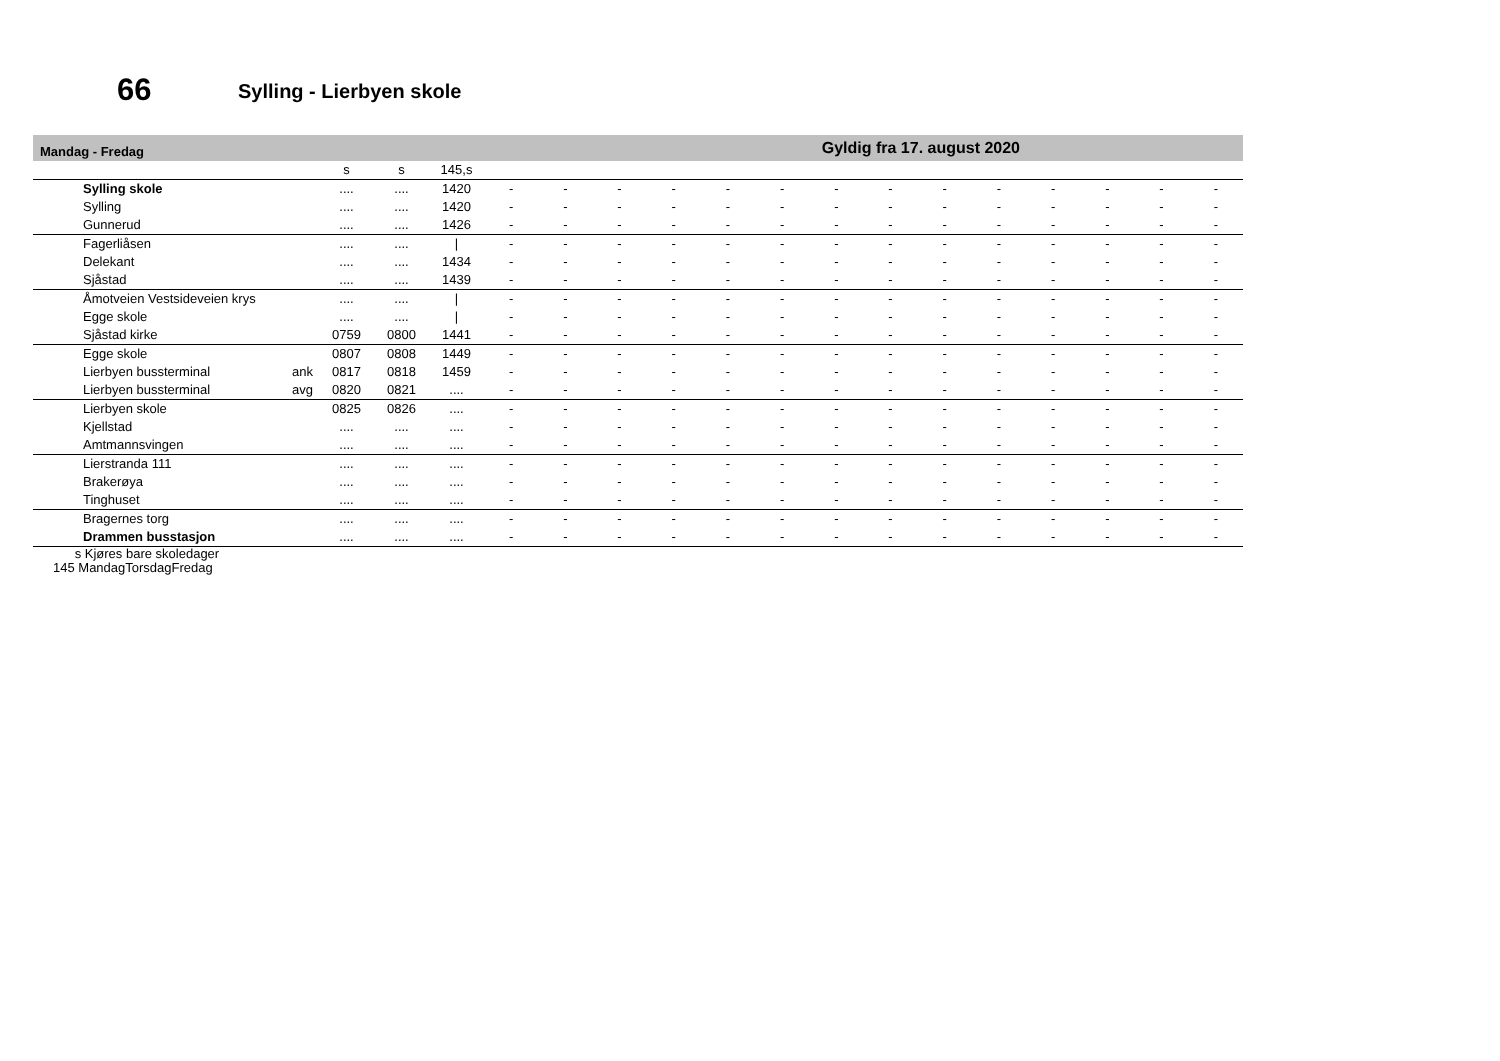66 Sylling - Lierbyen skole
Mandag - Fredag Gyldig fra 17. august 2020
| | | s | s | 145,s | | | | | | | | | | | | | | |
| Sylling skole | | .... | .... | 1420 | - | - | - | - | - | - | - | - | - | - | - | - | - | - |
| Sylling | | .... | .... | 1420 | - | - | - | - | - | - | - | - | - | - | - | - | - | - |
| Gunnerud | | .... | .... | 1426 | - | - | - | - | - | - | - | - | - | - | - | - | - | - |
| Fagerliåsen | | .... | .... | / | - | - | - | - | - | - | - | - | - | - | - | - | - | - |
| Delekant | | .... | .... | 1434 | - | - | - | - | - | - | - | - | - | - | - | - | - | - |
| Sjåstad | | .... | .... | 1439 | - | - | - | - | - | - | - | - | - | - | - | - | - | - |
| Åmotveien Vestsideveien krys | | .... | .... | / | - | - | - | - | - | - | - | - | - | - | - | - | - | - |
| Egge skole | | .... | .... | / | - | - | - | - | - | - | - | - | - | - | - | - | - | - |
| Sjåstad kirke | | 0759 | 0800 | 1441 | - | - | - | - | - | - | - | - | - | - | - | - | - | - |
| Egge skole | | 0807 | 0808 | 1449 | - | - | - | - | - | - | - | - | - | - | - | - | - | - |
| Lierbyen bussterminal | ank | 0817 | 0818 | 1459 | - | - | - | - | - | - | - | - | - | - | - | - | - | - |
| Lierbyen bussterminal | avg | 0820 | 0821 | .... | - | - | - | - | - | - | - | - | - | - | - | - | - | - |
| Lierbyen skole | | 0825 | 0826 | .... | - | - | - | - | - | - | - | - | - | - | - | - | - | - |
| Kjellstad | | .... | .... | .... | - | - | - | - | - | - | - | - | - | - | - | - | - | - |
| Amtmannsvingen | | .... | .... | .... | - | - | - | - | - | - | - | - | - | - | - | - | - | - |
| Lierstranda 111 | | .... | .... | .... | - | - | - | - | - | - | - | - | - | - | - | - | - | - |
| Brakerøya | | .... | .... | .... | - | - | - | - | - | - | - | - | - | - | - | - | - | - |
| Tinghuset | | .... | .... | .... | - | - | - | - | - | - | - | - | - | - | - | - | - | - |
| Bragernes torg | | .... | .... | .... | - | - | - | - | - | - | - | - | - | - | - | - | - | - |
| Drammen busstasjon | | .... | .... | .... | - | - | - | - | - | - | - | - | - | - | - | - | - | - |
s Kjøres bare skoledager
145 MandagTorsdagFredag